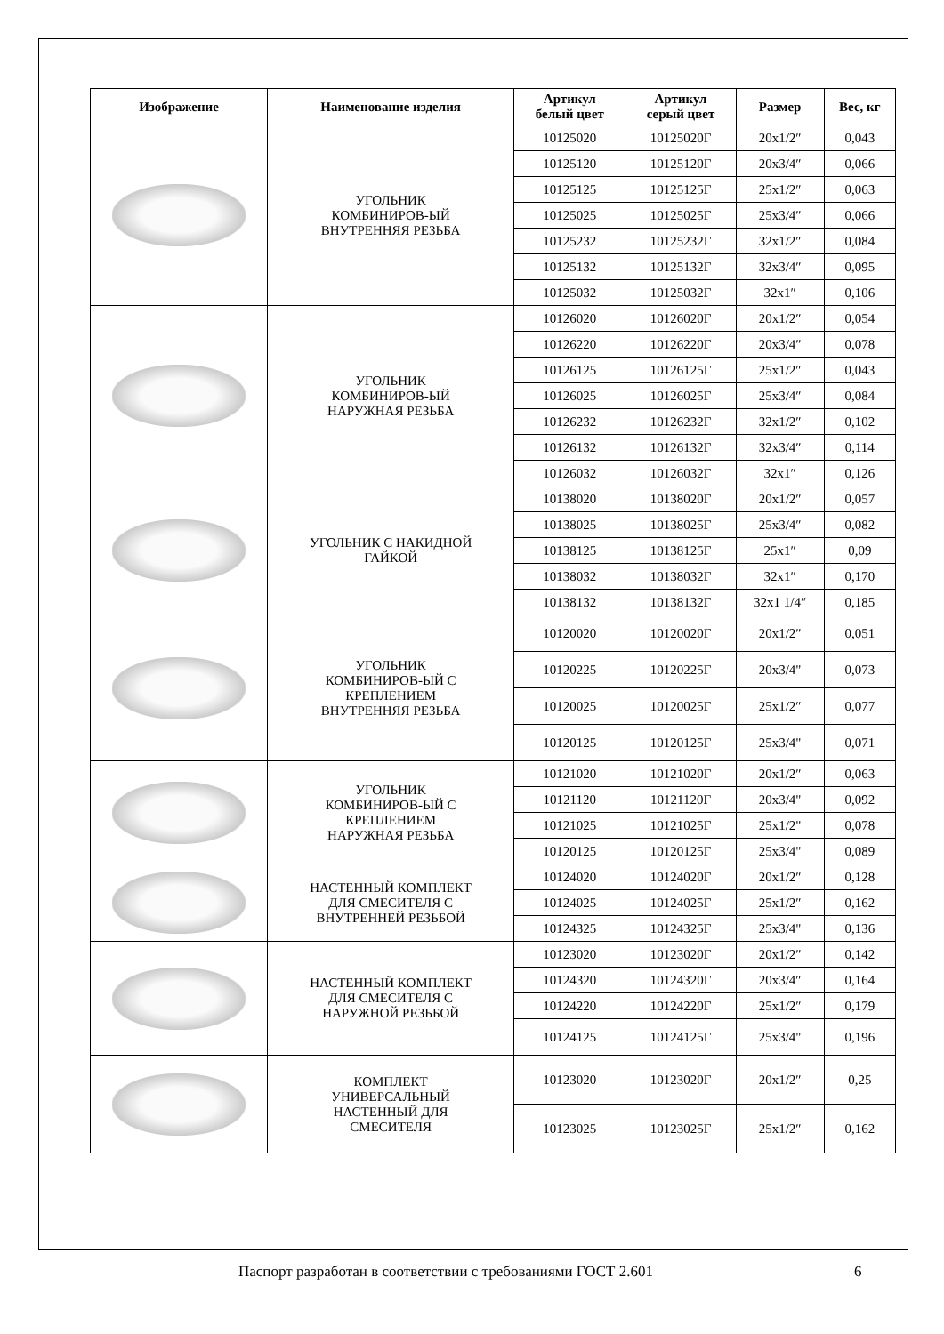| Изображение | Наименование изделия | Артикул белый цвет | Артикул серый цвет | Размер | Вес, кг |
| --- | --- | --- | --- | --- | --- |
| | УГОЛЬНИК КОМБИНИРОВ-ЫЙ ВНУТРЕННЯЯ РЕЗЬБА | 10125020 | 10125020Г | 20x1/2″ | 0,043 |
| | | 10125120 | 10125120Г | 20x3/4″ | 0,066 |
| | | 10125125 | 10125125Г | 25x1/2″ | 0,063 |
| | | 10125025 | 10125025Г | 25x3/4″ | 0,066 |
| | | 10125232 | 10125232Г | 32x1/2″ | 0,084 |
| | | 10125132 | 10125132Г | 32x3/4″ | 0,095 |
| | | 10125032 | 10125032Г | 32x1″ | 0,106 |
| | УГОЛЬНИК КОМБИНИРОВ-ЫЙ НАРУЖНАЯ РЕЗЬБА | 10126020 | 10126020Г | 20x1/2″ | 0,054 |
| | | 10126220 | 10126220Г | 20x3/4″ | 0,078 |
| | | 10126125 | 10126125Г | 25x1/2″ | 0,043 |
| | | 10126025 | 10126025Г | 25x3/4″ | 0,084 |
| | | 10126232 | 10126232Г | 32x1/2″ | 0,102 |
| | | 10126132 | 10126132Г | 32x3/4″ | 0,114 |
| | | 10126032 | 10126032Г | 32x1″ | 0,126 |
| | УГОЛЬНИК С НАКИДНОЙ ГАЙКОЙ | 10138020 | 10138020Г | 20x1/2″ | 0,057 |
| | | 10138025 | 10138025Г | 25x3/4″ | 0,082 |
| | | 10138125 | 10138125Г | 25x1″ | 0,09 |
| | | 10138032 | 10138032Г | 32x1″ | 0,170 |
| | | 10138132 | 10138132Г | 32x1 1/4″ | 0,185 |
| | УГОЛЬНИК КОМБИНИРОВ-ЫЙ С КРЕПЛЕНИЕМ ВНУТРЕННЯЯ РЕЗЬБА | 10120020 | 10120020Г | 20x1/2″ | 0,051 |
| | | 10120225 | 10120225Г | 20x3/4" | 0,073 |
| | | 10120025 | 10120025Г | 25x1/2″ | 0,077 |
| | | 10120125 | 10120125Г | 25x3/4" | 0,071 |
| | УГОЛЬНИК КОМБИНИРОВ-ЫЙ С КРЕПЛЕНИЕМ НАРУЖНАЯ РЕЗЬБА | 10121020 | 10121020Г | 20x1/2″ | 0,063 |
| | | 10121120 | 10121120Г | 20x3/4" | 0,092 |
| | | 10121025 | 10121025Г | 25x1/2" | 0,078 |
| | | 10120125 | 10120125Г | 25x3/4" | 0,089 |
| | НАСТЕННЫЙ КОМПЛЕКТ ДЛЯ СМЕСИТЕЛЯ С ВНУТРЕННЕЙ РЕЗЬБОЙ | 10124020 | 10124020Г | 20x1/2″ | 0,128 |
| | | 10124025 | 10124025Г | 25x1/2″ | 0,162 |
| | | 10124325 | 10124325Г | 25x3/4" | 0,136 |
| | НАСТЕННЫЙ КОМПЛЕКТ ДЛЯ СМЕСИТЕЛЯ С НАРУЖНОЙ РЕЗЬБОЙ | 10123020 | 10123020Г | 20x1/2″ | 0,142 |
| | | 10124320 | 10124320Г | 20x3/4″ | 0,164 |
| | | 10124220 | 10124220Г | 25x1/2″ | 0,179 |
| | | 10124125 | 10124125Г | 25x3/4" | 0,196 |
| | КОМПЛЕКТ УНИВЕРСАЛЬНЫЙ НАСТЕННЫЙ ДЛЯ СМЕСИТЕЛЯ | 10123020 | 10123020Г | 20x1/2″ | 0,25 |
| | | 10123025 | 10123025Г | 25x1/2″ | 0,162 |
Паспорт разработан в соответствии с требованиями ГОСТ 2.601 6